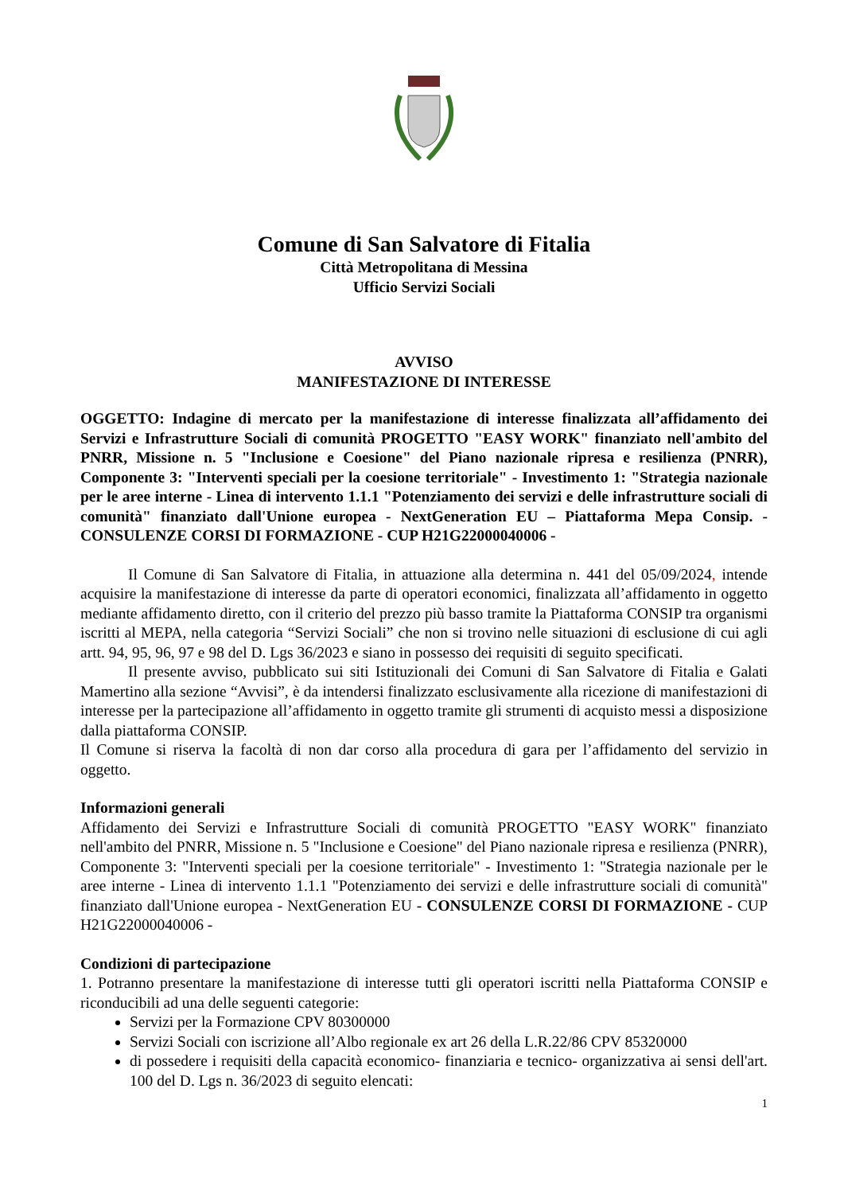Comune di San Salvatore di Fitalia
Città Metropolitana di Messina
Ufficio Servizi Sociali
AVVISO
MANIFESTAZIONE DI INTERESSE
OGGETTO: Indagine di mercato per la manifestazione di interesse finalizzata all’affidamento dei Servizi e Infrastrutture Sociali di comunità PROGETTO "EASY WORK" finanziato nell'ambito del PNRR, Missione n. 5 "Inclusione e Coesione" del Piano nazionale ripresa e resilienza (PNRR), Componente 3: "Interventi speciali per la coesione territoriale" - Investimento 1: "Strategia nazionale per le aree interne - Linea di intervento 1.1.1 "Potenziamento dei servizi e delle infrastrutture sociali di comunità" finanziato dall'Unione europea - NextGeneration EU – Piattaforma Mepa Consip. - CONSULENZE CORSI DI FORMAZIONE - CUP H21G22000040006 -
Il Comune di San Salvatore di Fitalia, in attuazione alla determina n. 441 del 05/09/2024, intende acquisire la manifestazione di interesse da parte di operatori economici, finalizzata all’affidamento in oggetto mediante affidamento diretto, con il criterio del prezzo più basso tramite la Piattaforma CONSIP tra organismi iscritti al MEPA, nella categoria “Servizi Sociali” che non si trovino nelle situazioni di esclusione di cui agli artt. 94, 95, 96, 97 e 98 del D. Lgs 36/2023 e siano in possesso dei requisiti di seguito specificati.
Il presente avviso, pubblicato sui siti Istituzionali dei Comuni di San Salvatore di Fitalia e Galati Mamertino alla sezione “Avvisi”, è da intendersi finalizzato esclusivamente alla ricezione di manifestazioni di interesse per la partecipazione all’affidamento in oggetto tramite gli strumenti di acquisto messi a disposizione dalla piattaforma CONSIP.
Il Comune si riserva la facoltà di non dar corso alla procedura di gara per l’affidamento del servizio in oggetto.
Informazioni generali
Affidamento dei Servizi e Infrastrutture Sociali di comunità PROGETTO "EASY WORK" finanziato nell'ambito del PNRR, Missione n. 5 "Inclusione e Coesione" del Piano nazionale ripresa e resilienza (PNRR), Componente 3: "Interventi speciali per la coesione territoriale" - Investimento 1: "Strategia nazionale per le aree interne - Linea di intervento 1.1.1 "Potenziamento dei servizi e delle infrastrutture sociali di comunità" finanziato dall'Unione europea - NextGeneration EU - CONSULENZE CORSI DI FORMAZIONE - CUP H21G22000040006 -
Condizioni di partecipazione
1. Potranno presentare la manifestazione di interesse tutti gli operatori iscritti nella Piattaforma CONSIP e riconducibili ad una delle seguenti categorie:
Servizi per la Formazione CPV 80300000
Servizi Sociali con iscrizione all’Albo regionale ex art 26 della L.R.22/86 CPV 85320000
di possedere i requisiti della capacità economico- finanziaria e tecnico- organizzativa ai sensi dell'art. 100 del D. Lgs n. 36/2023 di seguito elencati:
1